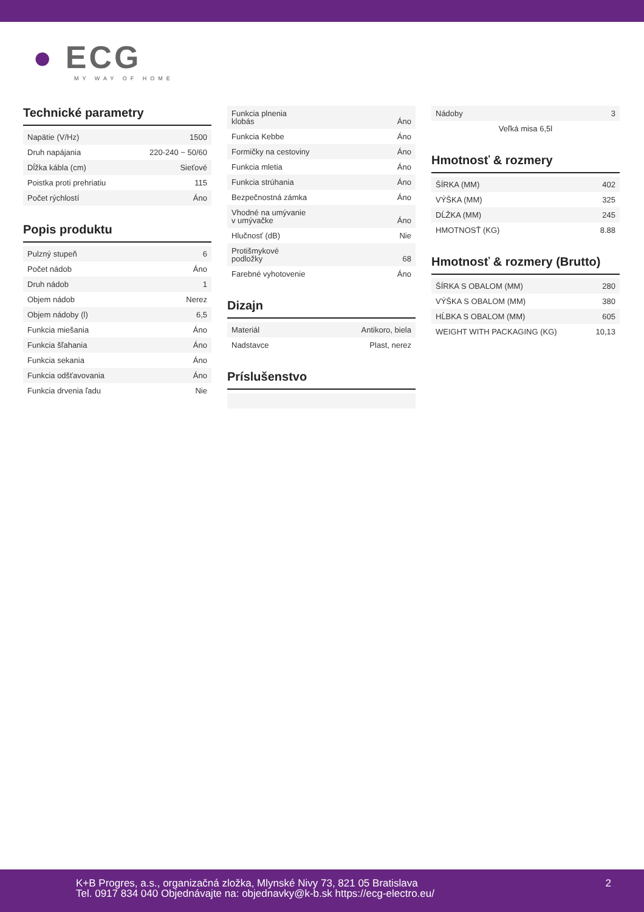● ECG
MY WAY OF HOME
Technické parametry
| Napätie (V/Hz) | 1500 |
| Druh napájania | 220-240 ~ 50/60 |
| Dĺžka kábla (cm) | Sieťové |
| Poistka proti prehriatiu | 115 |
| Počet rýchlostí | Áno |
Popis produktu
| Pulzný stupeň | 6 |
| Počet nádob | Áno |
| Druh nádob | 1 |
| Objem nádob | Nerez |
| Objem nádoby (l) | 6,5 |
| Funkcia miešania | Áno |
| Funkcia šľahania | Áno |
| Funkcia sekania | Áno |
| Funkcia odšťavovania | Áno |
| Funkcia drvenia ľadu | Nie |
| Funkcia plnenia klobás | Áno |
| Funkcia Kebbe | Áno |
| Formičky na cestoviny | Áno |
| Funkcia mletia | Áno |
| Funkcia strúhania | Áno |
| Bezpečnostná zámka | Áno |
| Vhodné na umývanie v umývačke | Áno |
| Hlučnosť (dB) | Nie |
| Protišmykové podložky | 68 |
| Farebné vyhotovenie | Áno |
Dizajn
| Materiál | Antikoro, biela |
| Nadstavce | Plast, nerez |
Príslušenstvo
| Nádoby | 3 |
| Veľká misa 6,5l | |
Hmotnosť & rozmery
| ŠÍRKA (MM) | 402 |
| VÝŠKA (MM) | 325 |
| DĹŽKA (MM) | 245 |
| HMOTNOSŤ (KG) | 8.88 |
Hmotnosť & rozmery (Brutto)
| ŠÍRKA S OBALOM (MM) | 280 |
| VÝŠKA S OBALOM (MM) | 380 |
| HĹBKA S OBALOM (MM) | 605 |
| WEIGHT WITH PACKAGING (KG) | 10,13 |
K+B Progres, a.s., organizačná zložka, Mlynské Nivy 73, 821 05 Bratislava
Tel. 0917 834 040 Objednávajte na: objednavky@k-b.sk https://ecg-electro.eu/
2